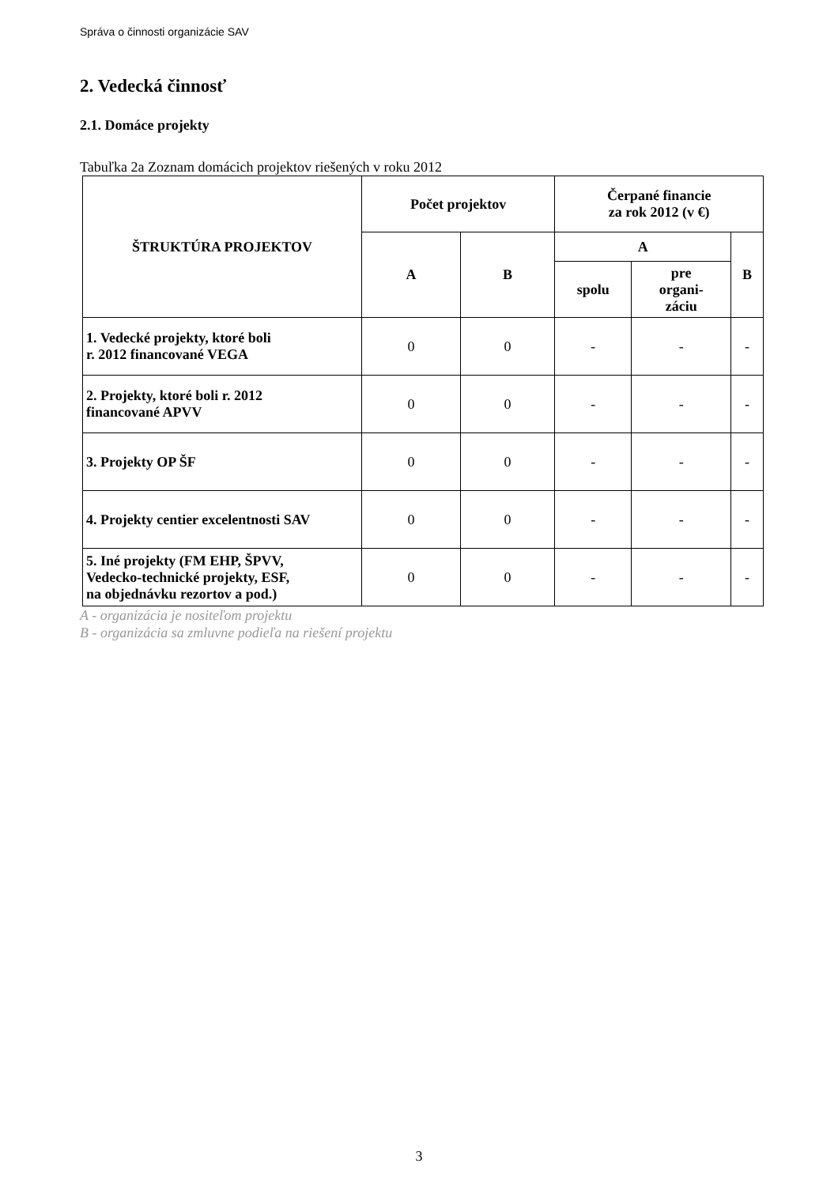Správa o činnosti organizácie SAV
2. Vedecká činnosť
2.1. Domáce projekty
Tabuľka 2a Zoznam domácich projektov riešených v roku 2012
| ŠTRUKTÚRA PROJEKTOV | Počet projektov | | Čerpané financie za rok 2012 (v €) | | |
| --- | --- | --- | --- | --- | --- |
| | A | B | A | | B |
| | | | spolu | pre organi- záciu | |
| 1. Vedecké projekty, ktoré boli r. 2012 financované VEGA | 0 | 0 | - | - | - |
| 2. Projekty, ktoré boli r. 2012 financované APVV | 0 | 0 | - | - | - |
| 3. Projekty OP ŠF | 0 | 0 | - | - | - |
| 4. Projekty centier excelentnosti SAV | 0 | 0 | - | - | - |
| 5. Iné projekty (FM EHP, ŠPVV, Vedecko-technické projekty, ESF, na objednávku rezortov a pod.) | 0 | 0 | - | - | - |
A - organizácia je nositeľom projektu
B - organizácia sa zmluvne podieľa na riešení projektu
3